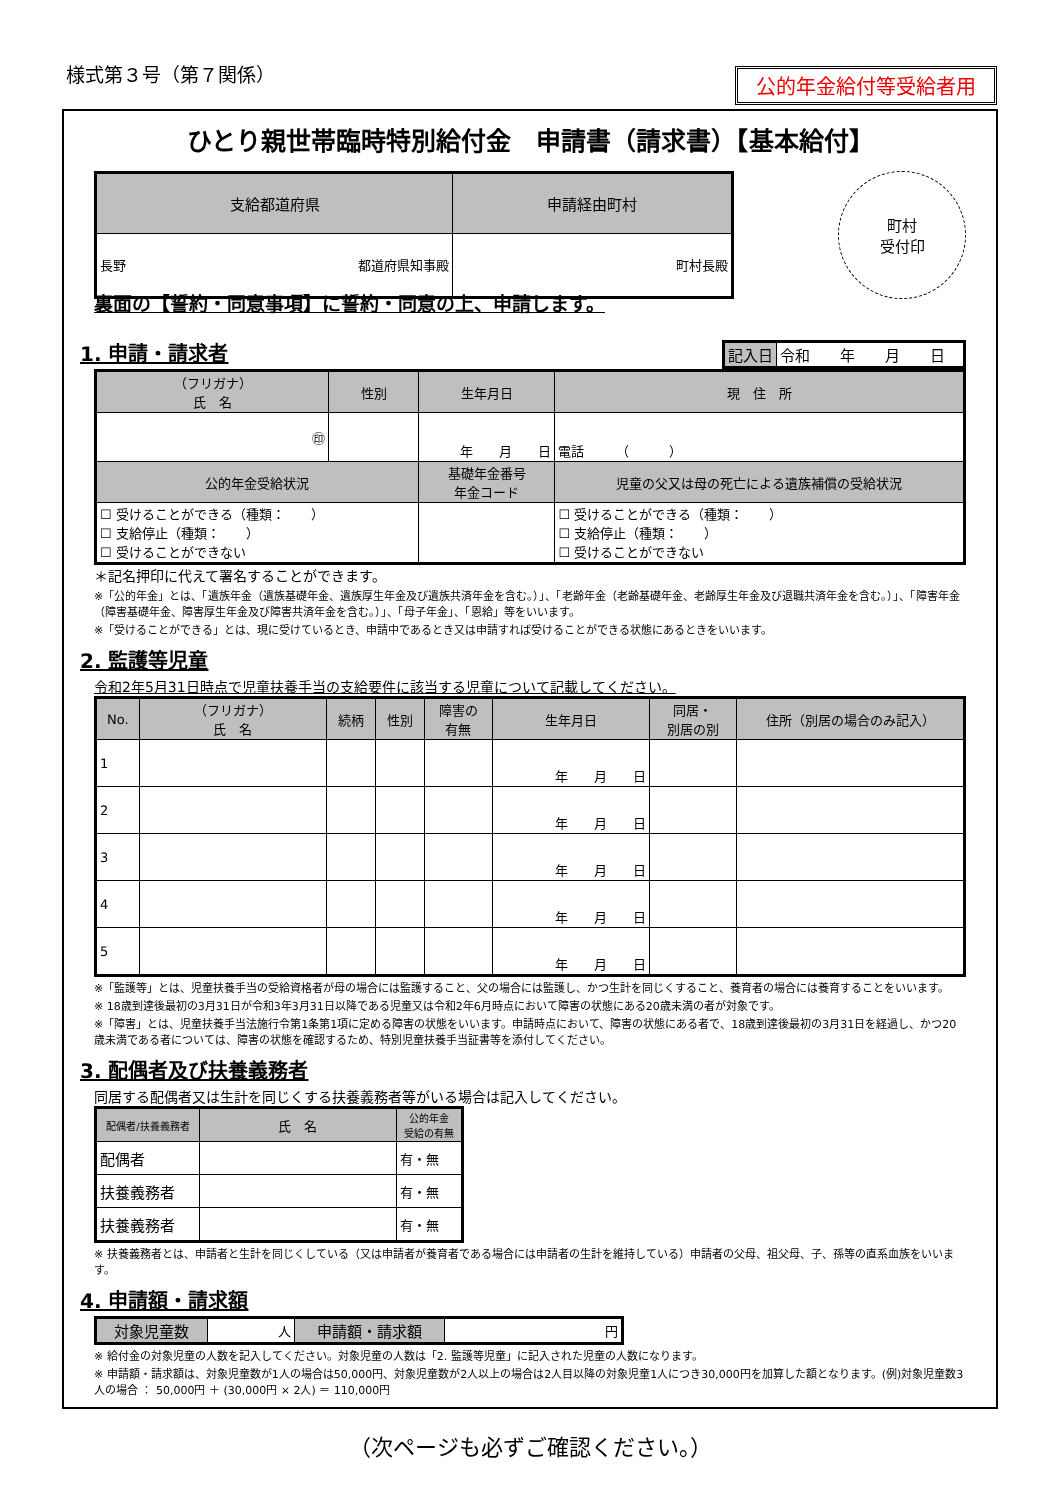様式第３号（第７関係）
公的年金給付等受給者用
ひとり親世帯臨時特別給付金　申請書（請求書）【基本給付】
| 支給都道府県 | 申請経由町村 |
| --- | --- |
| 長野 都道府県知事殿 | 町村長殿 |
町村
受付印
裏面の【誓約・同意事項】に誓約・同意の上、申請します。
1. 申請・請求者
| 記入日 | 令和 年 月 日 |
| （フリガナ） 氏 名 | 性別 | 生年月日 | 現 住 所 |
| --- | --- | --- | --- |
| ㊞ | | 年 月 日 | 電話 （ ） |
| 公的年金受給状況 | | 基礎年金番号 年金コード | 児童の父又は母の死亡による遺族補償の受給状況 |
| ☐ 受けることができる（種類： ） ☐ 支給停止（種類： ） ☐ 受けることができない | | | ☐ 受けることができる（種類： ） ☐ 支給停止（種類： ） ☐ 受けることができない |
＊記名押印に代えて署名することができます。
※「公的年金」とは、「遺族年金（遺族基礎年金、遺族厚生年金及び遺族共済年金を含む。）」、「老齢年金（老齢基礎年金、老齢厚生年金及び退職共済年金を含む。）」、「障害年金（障害基礎年金、障害厚生年金及び障害共済年金を含む。）」、「母子年金」、「恩給」等をいいます。
※「受けることができる」とは、現に受けているとき、申請中であるとき又は申請すれば受けることができる状態にあるときをいいます。
2. 監護等児童
令和2年5月31日時点で児童扶養手当の支給要件に該当する児童について記載してください。
| No. | （フリガナ） 氏 名 | 続柄 | 性別 | 障害の 有無 | 生年月日 | 同居・ 別居の別 | 住所（別居の場合のみ記入） |
| --- | --- | --- | --- | --- | --- | --- | --- |
| 1 | | | | | 年 月 日 | | |
| 2 | | | | | 年 月 日 | | |
| 3 | | | | | 年 月 日 | | |
| 4 | | | | | 年 月 日 | | |
| 5 | | | | | 年 月 日 | | |
※「監護等」とは、児童扶養手当の受給資格者が母の場合には監護すること、父の場合には監護し、かつ生計を同じくすること、養育者の場合には養育することをいいます。
※ 18歳到達後最初の3月31日が令和3年3月31日以降である児童又は令和2年6月時点において障害の状態にある20歳未満の者が対象です。
※「障害」とは、児童扶養手当法施行令第1条第1項に定める障害の状態をいいます。申請時点において、障害の状態にある者で、18歳到達後最初の3月31日を経過し、かつ20歳未満である者については、障害の状態を確認するため、特別児童扶養手当証書等を添付してください。
3. 配偶者及び扶養義務者
同居する配偶者又は生計を同じくする扶養義務者等がいる場合は記入してください。
| 配偶者/扶養義務者 | 氏 名 | 公的年金 受給の有無 |
| --- | --- | --- |
| 配偶者 | | 有・無 |
| 扶養義務者 | | 有・無 |
| 扶養義務者 | | 有・無 |
※ 扶養義務者とは、申請者と生計を同じくしている（又は申請者が養育者である場合には申請者の生計を維持している）申請者の父母、祖父母、子、孫等の直系血族をいいます。
4. 申請額・請求額
| 対象児童数 | 人 | 申請額・請求額 | 円 |
※ 給付金の対象児童の人数を記入してください。対象児童の人数は「2. 監護等児童」に記入された児童の人数になります。
※ 申請額・請求額は、対象児童数が1人の場合は50,000円、対象児童数が2人以上の場合は2人目以降の対象児童1人につき30,000円を加算した額となります。(例)対象児童数3人の場合 ： 50,000円 ＋ (30,000円 × 2人) ＝ 110,000円
（次ページも必ずご確認ください。）